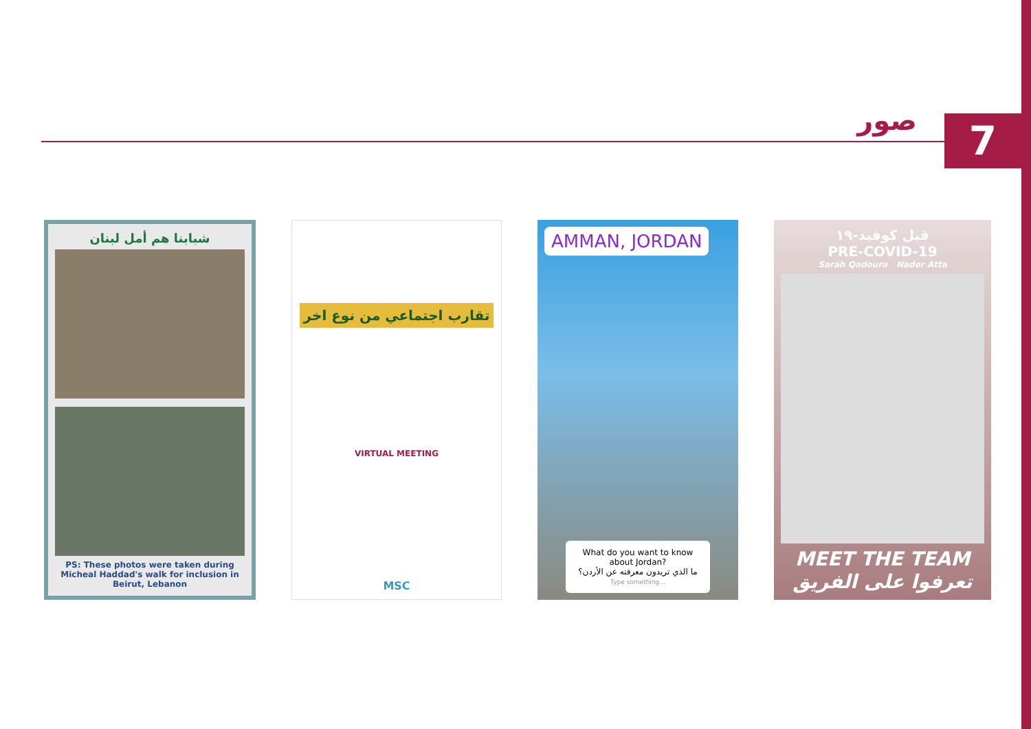صور
7
شبابنا هم أمل لبنان
PS: These photos were taken during Micheal Haddad's walk for inclusion in Beirut, Lebanon
تقارب اجتماعي من نوع اخر
VIRTUAL MEETING
MSC
AMMAN, JORDAN
What do you want to know about Jordan?
ما الذي تريدون معرفته عن الأردن؟
Type something...
قبل كوفيد-١٩
PRE-COVID-19
Sarah Qadoura Nader Atta
MEET THE TEAM
تعرفوا على الفريق